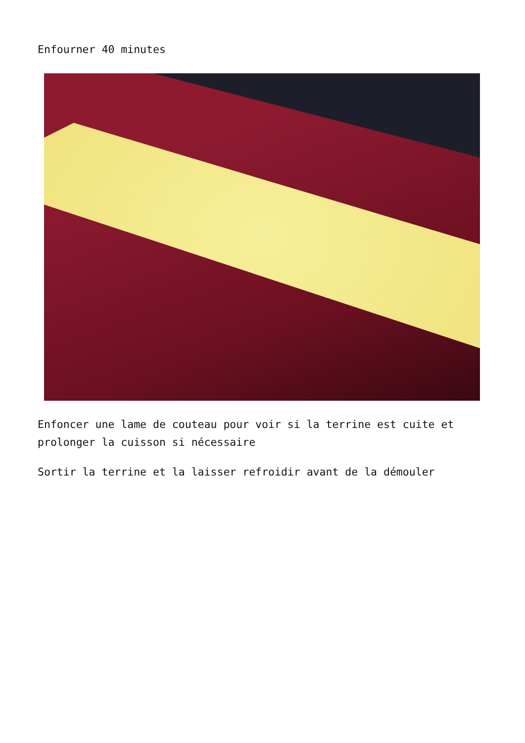Enfourner 40 minutes
Enfoncer une lame de couteau pour voir si la terrine est cuite et prolonger la cuisson si nécessaire
Sortir la terrine et la laisser refroidir avant de la démouler